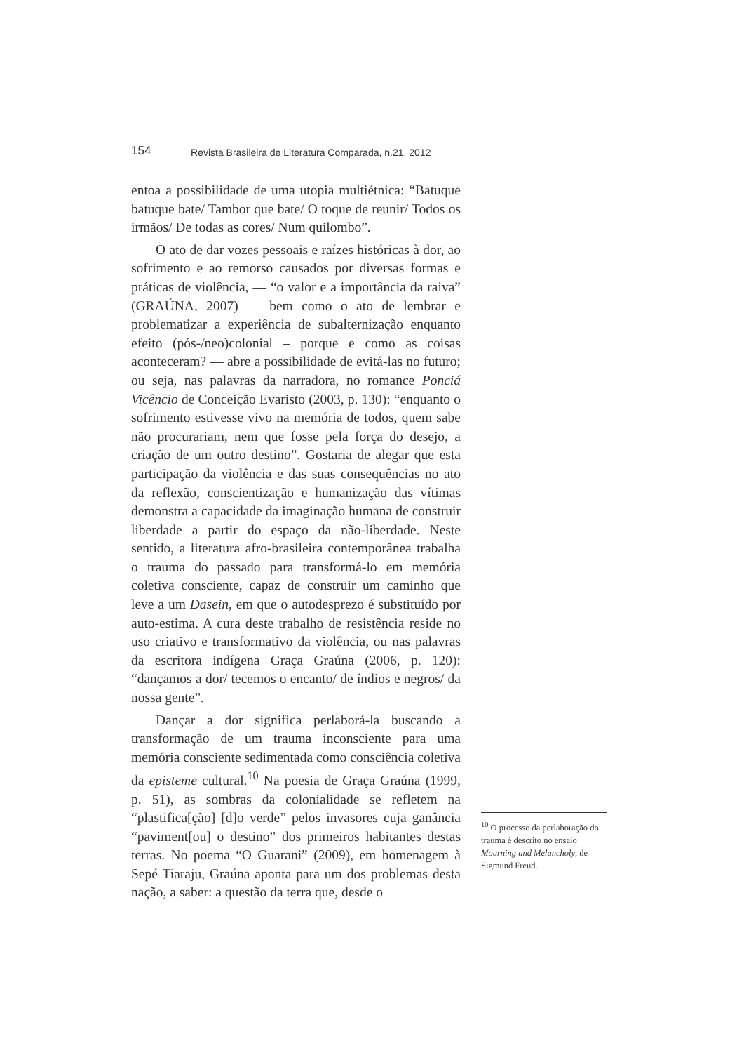154 Revista Brasileira de Literatura Comparada, n.21, 2012
entoa a possibilidade de uma utopia multiétnica: “Batuque batuque bate/ Tambor que bate/ O toque de reunir/ Todos os irmãos/ De todas as cores/ Num quilombo”.
O ato de dar vozes pessoais e raízes históricas à dor, ao sofrimento e ao remorso causados por diversas formas e práticas de violência, — “o valor e a importância da raiva” (GRAÚNA, 2007) — bem como o ato de lembrar e problematizar a experiência de subalternização enquanto efeito (pós-/neo)colonial – porque e como as coisas aconteceram? — abre a possibilidade de evitá-las no futuro; ou seja, nas palavras da narradora, no romance Ponciá Vicêncio de Conceição Evaristo (2003, p. 130): “enquanto o sofrimento estivesse vivo na memória de todos, quem sabe não procurariam, nem que fosse pela força do desejo, a criação de um outro destino”. Gostaria de alegar que esta participação da violência e das suas consequências no ato da reflexão, conscientização e humanização das vítimas demonstra a capacidade da imaginação humana de construir liberdade a partir do espaço da não-liberdade. Neste sentido, a literatura afro-brasileira contemporânea trabalha o trauma do passado para transformá-lo em memória coletiva consciente, capaz de construir um caminho que leve a um Dasein, em que o autodesprezo é substituído por auto-estima. A cura deste trabalho de resistência reside no uso criativo e transformativo da violência, ou nas palavras da escritora indígena Graça Graúna (2006, p. 120): “dançamos a dor/ tecemos o encanto/ de índios e negros/ da nossa gente”.
Dançar a dor significa perlaborá-la buscando a transformação de um trauma inconsciente para uma memória consciente sedimentada como consciência coletiva da episteme cultural.<sup>10</sup> Na poesia de Graça Graúna (1999, p. 51), as sombras da colonialidade se refletem na “plastifica[ção] [d]o verde” pelos invasores cuja ganância “paviment[ou] o destino” dos primeiros habitantes destas terras. No poema “O Guarani” (2009), em homenagem à Sepé Tiaraju, Graúna aponta para um dos problemas desta nação, a saber: a questão da terra que, desde o
<sup>10</sup> O processo da perlaboração do trauma é descrito no ensaio Mourning and Melancholy, de Sigmund Freud.